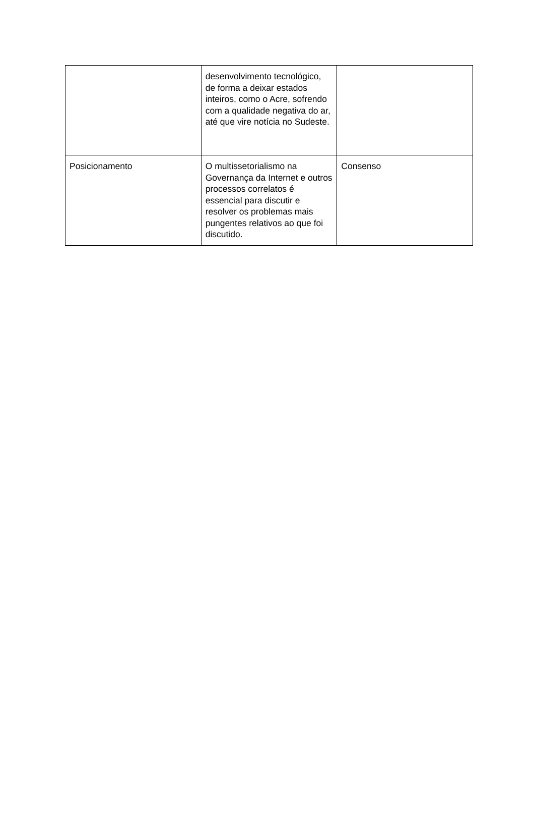| | desenvolvimento tecnológico, de forma a deixar estados inteiros, como o Acre, sofrendo com a qualidade negativa do ar, até que vire notícia no Sudeste. | |
| Posicionamento | O multissetorialismo na Governança da Internet e outros processos correlatos é essencial para discutir e resolver os problemas mais pungentes relativos ao que foi discutido. | Consenso |